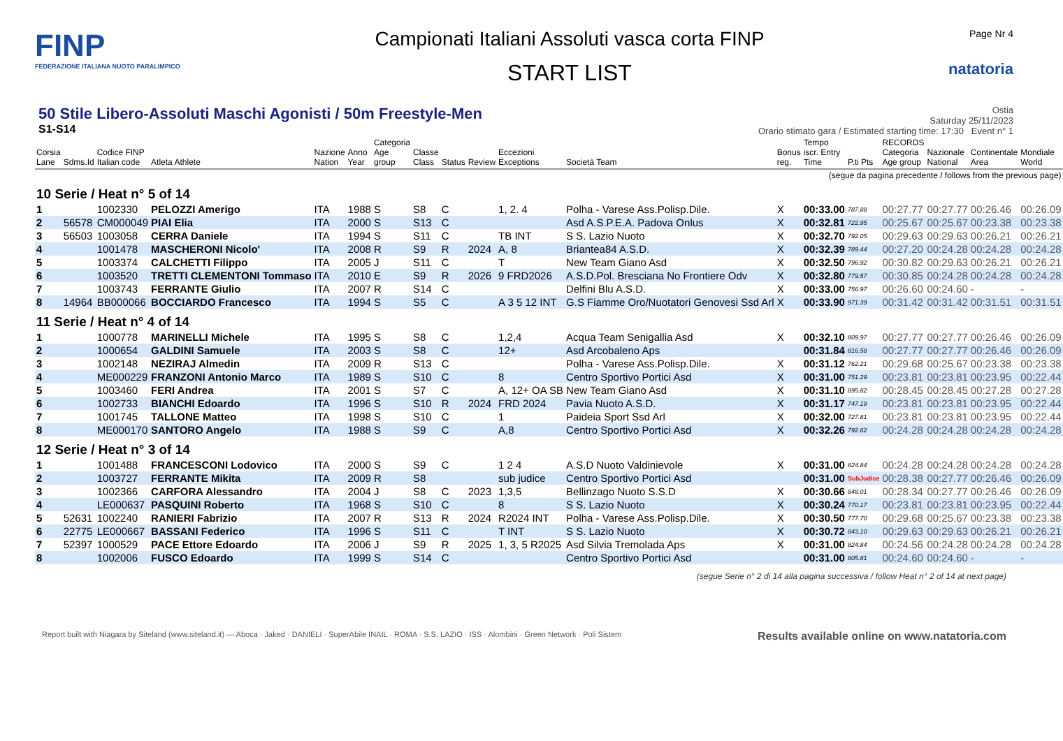FINP
FEDERAZIONE ITALIANA NUOTO PARALIMPICO
Campionati Italiani Assoluti vasca corta FINP
START LIST
Page Nr 4
natatoria
50 Stile Libero-Assoluti Maschi Agonisti / 50m Freestyle-Men
S1-S14
Ostia
Saturday 25/11/2023
Orario stimato gara / Estimated starting time: 17:30 Event n° 1
| Corsia Lane | Sdms.Id | Codice FINP Italian code | Atleta Athlete | Nazione Nation | Anno Year | Categoria Age group | Classe Class | Status | Review | Eccezioni Exceptions | Società Team | Bonus reg. | Tempo iscr. Entry Time | P.ti Pts | RECORDS Categoria Age group | Nazionale National | Continentale Area | Mondiale World |
| --- | --- | --- | --- | --- | --- | --- | --- | --- | --- | --- | --- | --- | --- | --- | --- | --- | --- | --- |
| (segue da pagina precedente / follows from the previous page) | | | | | | | | | | | | | | | | | | |
| 10 Serie / Heat n° 5 of 14 | | | | | | | | | | | | | | | | | | |
| 1 | | 1002330 | PELOZZI Amerigo | ITA | 1988 | S | S8 | C | | 1, 2. 4 | Polha - Varese Ass.Polisp.Dile. | X | 00:33.00 | 787.88 | 00:27.77 | 00:27.77 | 00:26.46 | 00:26.09 |
| 2 | 56578 | CM000049 | PIAI Elia | ITA | 2000 | S | S13 | C | | | Asd A.S.P.E.A. Padova Onlus | X | 00:32.81 | 722.95 | 00:25.67 | 00:25.67 | 00:23.38 | 00:23.38 |
| 3 | 56503 | 1003058 | CERRA Daniele | ITA | 1994 | S | S11 | C | | TB INT | S S. Lazio Nuoto | X | 00:32.70 | 792.05 | 00:29.63 | 00:29.63 | 00:26.21 | 00:26.21 |
| 4 | | 1001478 | MASCHERONI Nicolo' | ITA | 2008 | R | S9 | R | 2024 | A, 8 | Briantea84 A.S.D. | X | 00:32.39 | 789.44 | 00:27.20 | 00:24.28 | 00:24.28 | 00:24.28 |
| 5 | | 1003374 | CALCHETTI Filippo | ITA | 2005 | J | S11 | C | | T | New Team Giano Asd | X | 00:32.50 | 796.92 | 00:30.82 | 00:29.63 | 00:26.21 | 00:26.21 |
| 6 | | 1003520 | TRETTI CLEMENTONI Tommaso | ITA | 2010 | E | S9 | R | 2026 | 9 FRD2026 | A.S.D.Pol. Bresciana No Frontiere Odv | X | 00:32.80 | 779.57 | 00:30.85 | 00:24.28 | 00:24.28 | 00:24.28 |
| 7 | | 1003743 | FERRANTE Giulio | ITA | 2007 | R | S14 | C | | | Delfini Blu A.S.D. | X | 00:33.00 | 756.97 | 00:26.60 | 00:24.60 | - | - |
| 8 | 14964 | BB000066 | BOCCIARDO Francesco | ITA | 1994 | S | S5 | C | | A 3 5 12 INT | G.S Fiamme Oro/Nuotatori Genovesi Ssd Arl | X | 00:33.90 | 971.39 | 00:31.42 | 00:31.42 | 00:31.51 | 00:31.51 |
| 11 Serie / Heat n° 4 of 14 | | | | | | | | | | | | | | | | | | |
| 1 | | 1000778 | MARINELLI Michele | ITA | 1995 | S | S8 | C | | 1,2,4 | Acqua Team Senigallia Asd | X | 00:32.10 | 809.97 | 00:27.77 | 00:27.77 | 00:26.46 | 00:26.09 |
| 2 | | 1000654 | GALDINI Samuele | ITA | 2003 | S | S8 | C | | 12+ | Asd Arcobaleno Aps | | 00:31.84 | 816.58 | 00:27.77 | 00:27.77 | 00:26.46 | 00:26.09 |
| 3 | | 1002148 | NEZIRAJ Almedin | ITA | 2009 | R | S13 | C | | | Polha - Varese Ass.Polisp.Dile. | X | 00:31.12 | 762.21 | 00:29.68 | 00:25.67 | 00:23.38 | 00:23.38 |
| 4 | | ME000229 | FRANZONI Antonio Marco | ITA | 1989 | S | S10 | C | | 8 | Centro Sportivo Portici Asd | X | 00:31.00 | 751.29 | 00:23.81 | 00:23.81 | 00:23.95 | 00:22.44 |
| 5 | | 1003460 | FERI Andrea | ITA | 2001 | S | S7 | C | | A, 12+ OA SB | New Team Giano Asd | X | 00:31.10 | 895.82 | 00:28.45 | 00:28.45 | 00:27.28 | 00:27.28 |
| 6 | | 1002733 | BIANCHI Edoardo | ITA | 1996 | S | S10 | R | 2024 | FRD 2024 | Pavia Nuoto A.S.D. | X | 00:31.17 | 747.19 | 00:23.81 | 00:23.81 | 00:23.95 | 00:22.44 |
| 7 | | 1001745 | TALLONE Matteo | ITA | 1998 | S | S10 | C | | 1 | Paideia Sport Ssd Arl | X | 00:32.00 | 727.81 | 00:23.81 | 00:23.81 | 00:23.95 | 00:22.44 |
| 8 | | ME000170 | SANTORO Angelo | ITA | 1988 | S | S9 | C | | A,8 | Centro Sportivo Portici Asd | X | 00:32.26 | 792.62 | 00:24.28 | 00:24.28 | 00:24.28 | 00:24.28 |
| 12 Serie / Heat n° 3 of 14 | | | | | | | | | | | | | | | | | | |
| 1 | | 1001488 | FRANCESCONI Lodovico | ITA | 2000 | S | S9 | C | | 1 2 4 | A.S.D Nuoto Valdinievole | X | 00:31.00 | 824.84 | 00:24.28 | 00:24.28 | 00:24.28 | 00:24.28 |
| 2 | | 1003727 | FERRANTE Mikita | ITA | 2009 | R | S8 | | | sub judice | Centro Sportivo Portici Asd | | 00:31.00 | SubJudice | 00:28.38 | 00:27.77 | 00:26.46 | 00:26.09 |
| 3 | | 1002366 | CARFORA Alessandro | ITA | 2004 | J | S8 | C | 2023 | 1,3,5 | Bellinzago Nuoto S.S.D | X | 00:30.66 | 848.01 | 00:28.34 | 00:27.77 | 00:26.46 | 00:26.09 |
| 4 | | LE000637 | PASQUINI Roberto | ITA | 1968 | S | S10 | C | | 8 | S S. Lazio Nuoto | X | 00:30.24 | 770.17 | 00:23.81 | 00:23.81 | 00:23.95 | 00:22.44 |
| 5 | 52631 | 1002240 | RANIERI Fabrizio | ITA | 2007 | R | S13 | R | 2024 | R2024 INT | Polha - Varese Ass.Polisp.Dile. | X | 00:30.50 | 777.70 | 00:29.68 | 00:25.67 | 00:23.38 | 00:23.38 |
| 6 | 22775 | LE000667 | BASSANI Federico | ITA | 1996 | S | S11 | C | | T INT | S S. Lazio Nuoto | X | 00:30.72 | 843.10 | 00:29.63 | 00:29.63 | 00:26.21 | 00:26.21 |
| 7 | 52397 | 1000529 | PACE Ettore Edoardo | ITA | 2006 | J | S9 | R | 2025 | 1, 3, 5 R2025 | Asd Silvia Tremolada Aps | X | 00:31.00 | 824.84 | 00:24.56 | 00:24.28 | 00:24.28 | 00:24.28 |
| 8 | | 1002006 | FUSCO Edoardo | ITA | 1999 | S | S14 | C | | | Centro Sportivo Portici Asd | | 00:31.00 | 805.81 | 00:24.60 | 00:24.60 | - | - |
(segue Serie n° 2 di 14 alla pagina successiva / follow Heat n° 2 of 14 at next page)
Report built with Niagara by Siteland (www.siteland.it) — Aboca · Jaked · DANIELI · SuperAbile INAIL · ROMA · S.S. LAZIO · ISS · Alombini · Green Network · Poli Sistem Results available online on www.natatoria.com